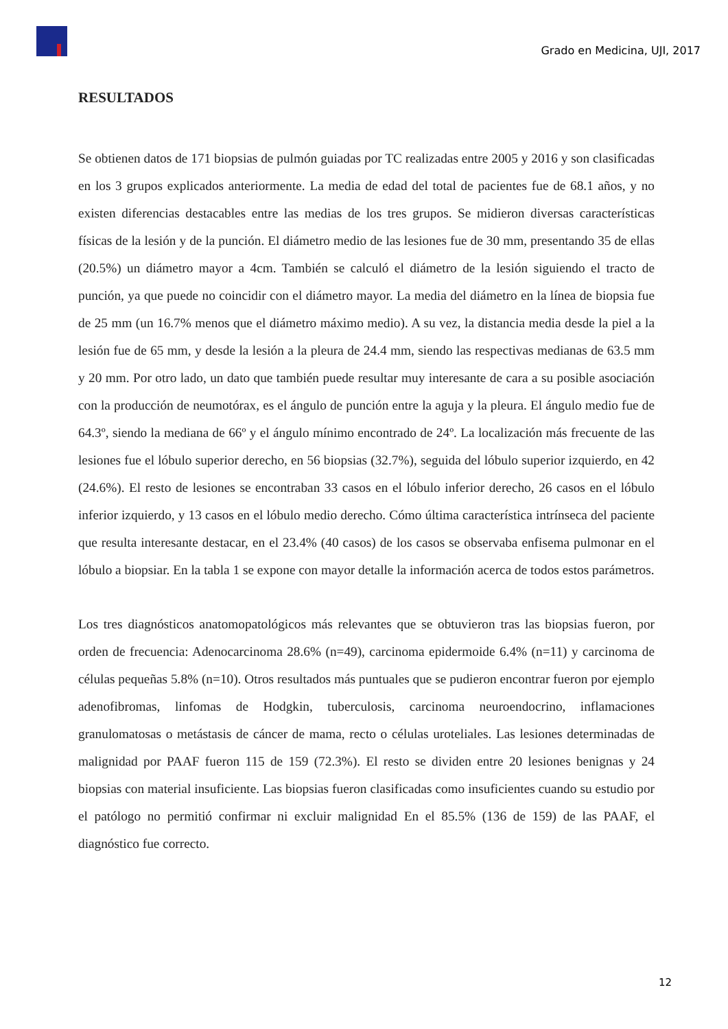Grado en Medicina, UJI, 2017
RESULTADOS
Se obtienen datos de 171 biopsias de pulmón guiadas por TC realizadas entre 2005 y 2016 y son clasificadas en los 3 grupos explicados anteriormente. La media de edad del total de pacientes fue de 68.1 años, y no existen diferencias destacables entre las medias de los tres grupos. Se midieron diversas características físicas de la lesión y de la punción. El diámetro medio de las lesiones fue de 30 mm, presentando 35 de ellas (20.5%) un diámetro mayor a 4cm. También se calculó el diámetro de la lesión siguiendo el tracto de punción, ya que puede no coincidir con el diámetro mayor. La media del diámetro en la línea de biopsia fue de 25 mm (un 16.7% menos que el diámetro máximo medio). A su vez, la distancia media desde la piel a la lesión fue de 65 mm, y desde la lesión a la pleura de 24.4 mm, siendo las respectivas medianas de 63.5 mm y 20 mm. Por otro lado, un dato que también puede resultar muy interesante de cara a su posible asociación con la producción de neumotórax, es el ángulo de punción entre la aguja y la pleura. El ángulo medio fue de 64.3º, siendo la mediana de 66º y el ángulo mínimo encontrado de 24º. La localización más frecuente de las lesiones fue el lóbulo superior derecho, en 56 biopsias (32.7%), seguida del lóbulo superior izquierdo, en 42 (24.6%). El resto de lesiones se encontraban 33 casos en el lóbulo inferior derecho, 26 casos en el lóbulo inferior izquierdo, y 13 casos en el lóbulo medio derecho. Cómo última característica intrínseca del paciente que resulta interesante destacar, en el 23.4% (40 casos) de los casos se observaba enfisema pulmonar en el lóbulo a biopsiar. En la tabla 1 se expone con mayor detalle la información acerca de todos estos parámetros.
Los tres diagnósticos anatomopatológicos más relevantes que se obtuvieron tras las biopsias fueron, por orden de frecuencia: Adenocarcinoma 28.6% (n=49), carcinoma epidermoide 6.4% (n=11) y carcinoma de células pequeñas 5.8% (n=10). Otros resultados más puntuales que se pudieron encontrar fueron por ejemplo adenofibromas, linfomas de Hodgkin, tuberculosis, carcinoma neuroendocrino, inflamaciones granulomatosas o metástasis de cáncer de mama, recto o células uroteliales. Las lesiones determinadas de malignidad por PAAF fueron 115 de 159 (72.3%). El resto se dividen entre 20 lesiones benignas y 24 biopsias con material insuficiente. Las biopsias fueron clasificadas como insuficientes cuando su estudio por el patólogo no permitió confirmar ni excluir malignidad En el 85.5% (136 de 159) de las PAAF, el diagnóstico fue correcto.
12